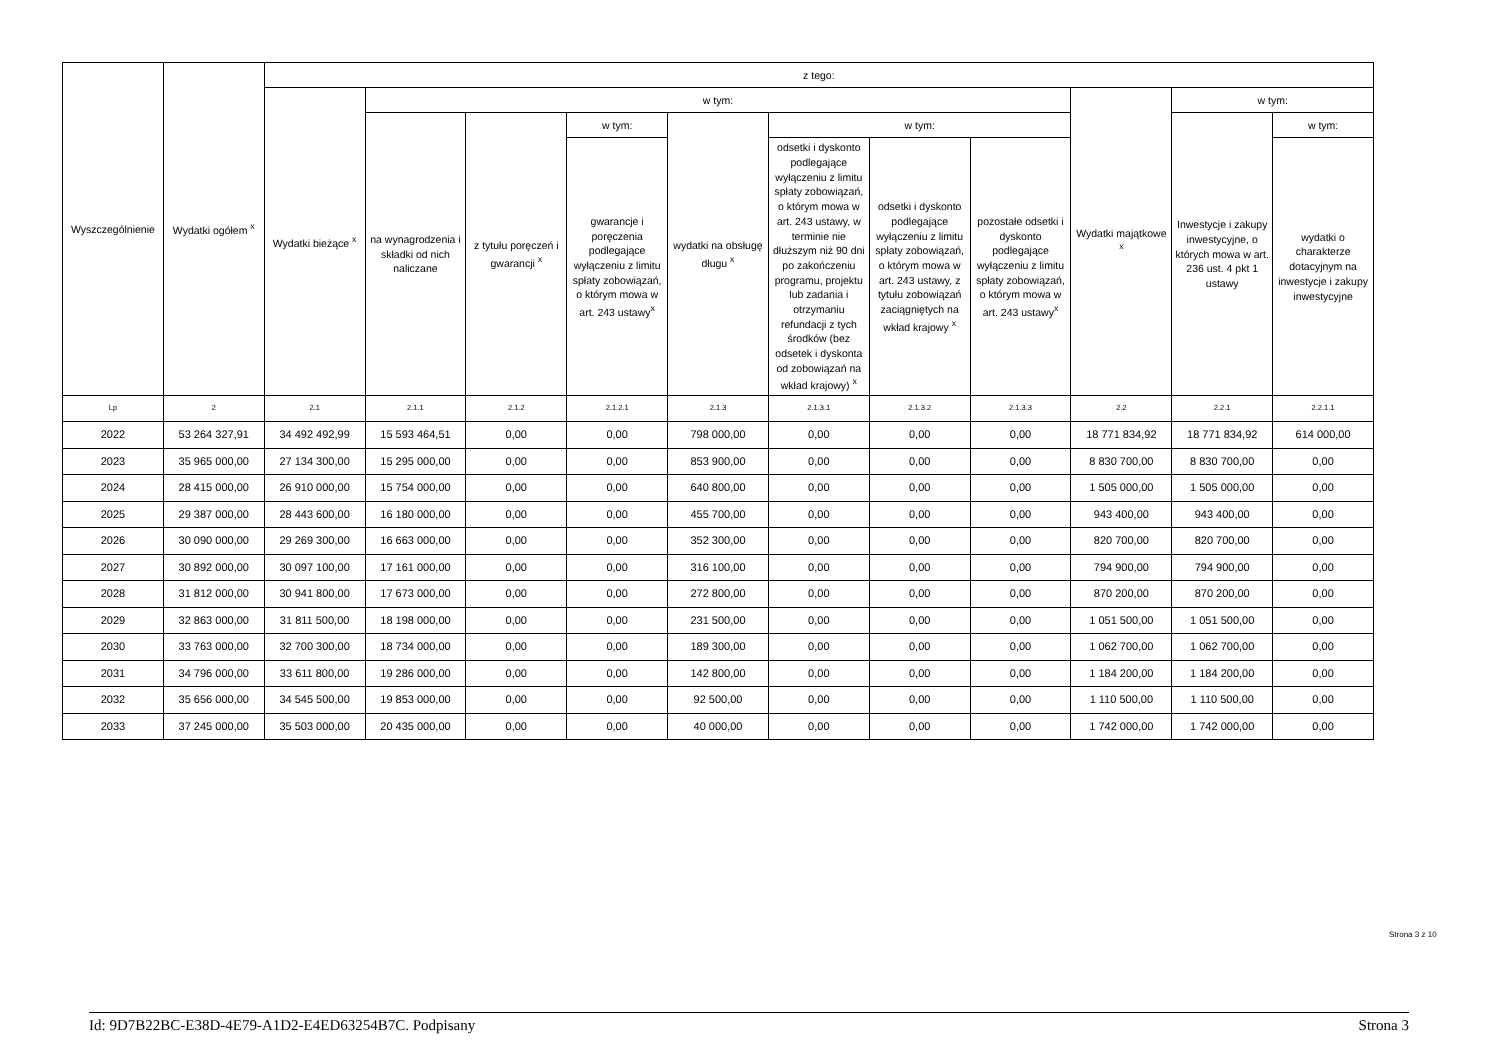| Wyszczególnienie | Wydatki ogółem <sup>x</sup> | z tego: | | | | | | | | | | |
| --- | --- | --- | --- | --- | --- | --- | --- | --- | --- | --- | --- | --- |
| | | Wydatki bieżące <sup>x</sup> | w tym: | | | | | | | Wydatki majątkowe <sup>x</sup> | w tym: | |
| | | | na wynagrodzenia i składki od nich naliczane | z tytułu poręczeń i gwarancji <sup>x</sup> | w tym: | wydatki na obsługę długu <sup>x</sup> | w tym: | | | | Inwestycje i zakupy inwestycyjne, o których mowa w art. 236 ust. 4 pkt 1 ustawy | w tym: |
| | | | | | gwarancje i poręczenia podlegające wyłączeniu z limitu spłaty zobowiązań, o którym mowa w art. 243 ustawy<sup>x</sup> | | odsetki i dyskonto podlegające wyłączeniu z limitu spłaty zobowiązań, o którym mowa w art. 243 ustawy, w terminie nie dłuższym niż 90 dni po zakończeniu programu, projektu lub zadania i otrzymaniu refundacji z tych środków (bez odsetek i dyskonta od zobowiązań na wkład krajowy) <sup>x</sup> | odsetki i dyskonto podlegające wyłączeniu z limitu spłaty zobowiązań, o którym mowa w art. 243 ustawy, z tytułu zobowiązań zaciągniętych na wkład krajowy <sup>x</sup> | pozostałe odsetki i dyskonto podlegające wyłączeniu z limitu spłaty zobowiązań, o którym mowa w art. 243 ustawy<sup>x</sup> | | | wydatki o charakterze dotacyjnym na inwestycje i zakupy inwestycyjne |
| Lp | 2 | 2.1 | 2.1.1 | 2.1.2 | 2.1.2.1 | 2.1.3 | 2.1.3.1 | 2.1.3.2 | 2.1.3.3 | 2.2 | 2.2.1 | 2.2.1.1 |
| 2022 | 53 264 327,91 | 34 492 492,99 | 15 593 464,51 | 0,00 | 0,00 | 798 000,00 | 0,00 | 0,00 | 0,00 | 18 771 834,92 | 18 771 834,92 | 614 000,00 |
| 2023 | 35 965 000,00 | 27 134 300,00 | 15 295 000,00 | 0,00 | 0,00 | 853 900,00 | 0,00 | 0,00 | 0,00 | 8 830 700,00 | 8 830 700,00 | 0,00 |
| 2024 | 28 415 000,00 | 26 910 000,00 | 15 754 000,00 | 0,00 | 0,00 | 640 800,00 | 0,00 | 0,00 | 0,00 | 1 505 000,00 | 1 505 000,00 | 0,00 |
| 2025 | 29 387 000,00 | 28 443 600,00 | 16 180 000,00 | 0,00 | 0,00 | 455 700,00 | 0,00 | 0,00 | 0,00 | 943 400,00 | 943 400,00 | 0,00 |
| 2026 | 30 090 000,00 | 29 269 300,00 | 16 663 000,00 | 0,00 | 0,00 | 352 300,00 | 0,00 | 0,00 | 0,00 | 820 700,00 | 820 700,00 | 0,00 |
| 2027 | 30 892 000,00 | 30 097 100,00 | 17 161 000,00 | 0,00 | 0,00 | 316 100,00 | 0,00 | 0,00 | 0,00 | 794 900,00 | 794 900,00 | 0,00 |
| 2028 | 31 812 000,00 | 30 941 800,00 | 17 673 000,00 | 0,00 | 0,00 | 272 800,00 | 0,00 | 0,00 | 0,00 | 870 200,00 | 870 200,00 | 0,00 |
| 2029 | 32 863 000,00 | 31 811 500,00 | 18 198 000,00 | 0,00 | 0,00 | 231 500,00 | 0,00 | 0,00 | 0,00 | 1 051 500,00 | 1 051 500,00 | 0,00 |
| 2030 | 33 763 000,00 | 32 700 300,00 | 18 734 000,00 | 0,00 | 0,00 | 189 300,00 | 0,00 | 0,00 | 0,00 | 1 062 700,00 | 1 062 700,00 | 0,00 |
| 2031 | 34 796 000,00 | 33 611 800,00 | 19 286 000,00 | 0,00 | 0,00 | 142 800,00 | 0,00 | 0,00 | 0,00 | 1 184 200,00 | 1 184 200,00 | 0,00 |
| 2032 | 35 656 000,00 | 34 545 500,00 | 19 853 000,00 | 0,00 | 0,00 | 92 500,00 | 0,00 | 0,00 | 0,00 | 1 110 500,00 | 1 110 500,00 | 0,00 |
| 2033 | 37 245 000,00 | 35 503 000,00 | 20 435 000,00 | 0,00 | 0,00 | 40 000,00 | 0,00 | 0,00 | 0,00 | 1 742 000,00 | 1 742 000,00 | 0,00 |
Strona 3 z 10
Id: 9D7B22BC-E38D-4E79-A1D2-E4ED63254B7C. Podpisany Strona 3